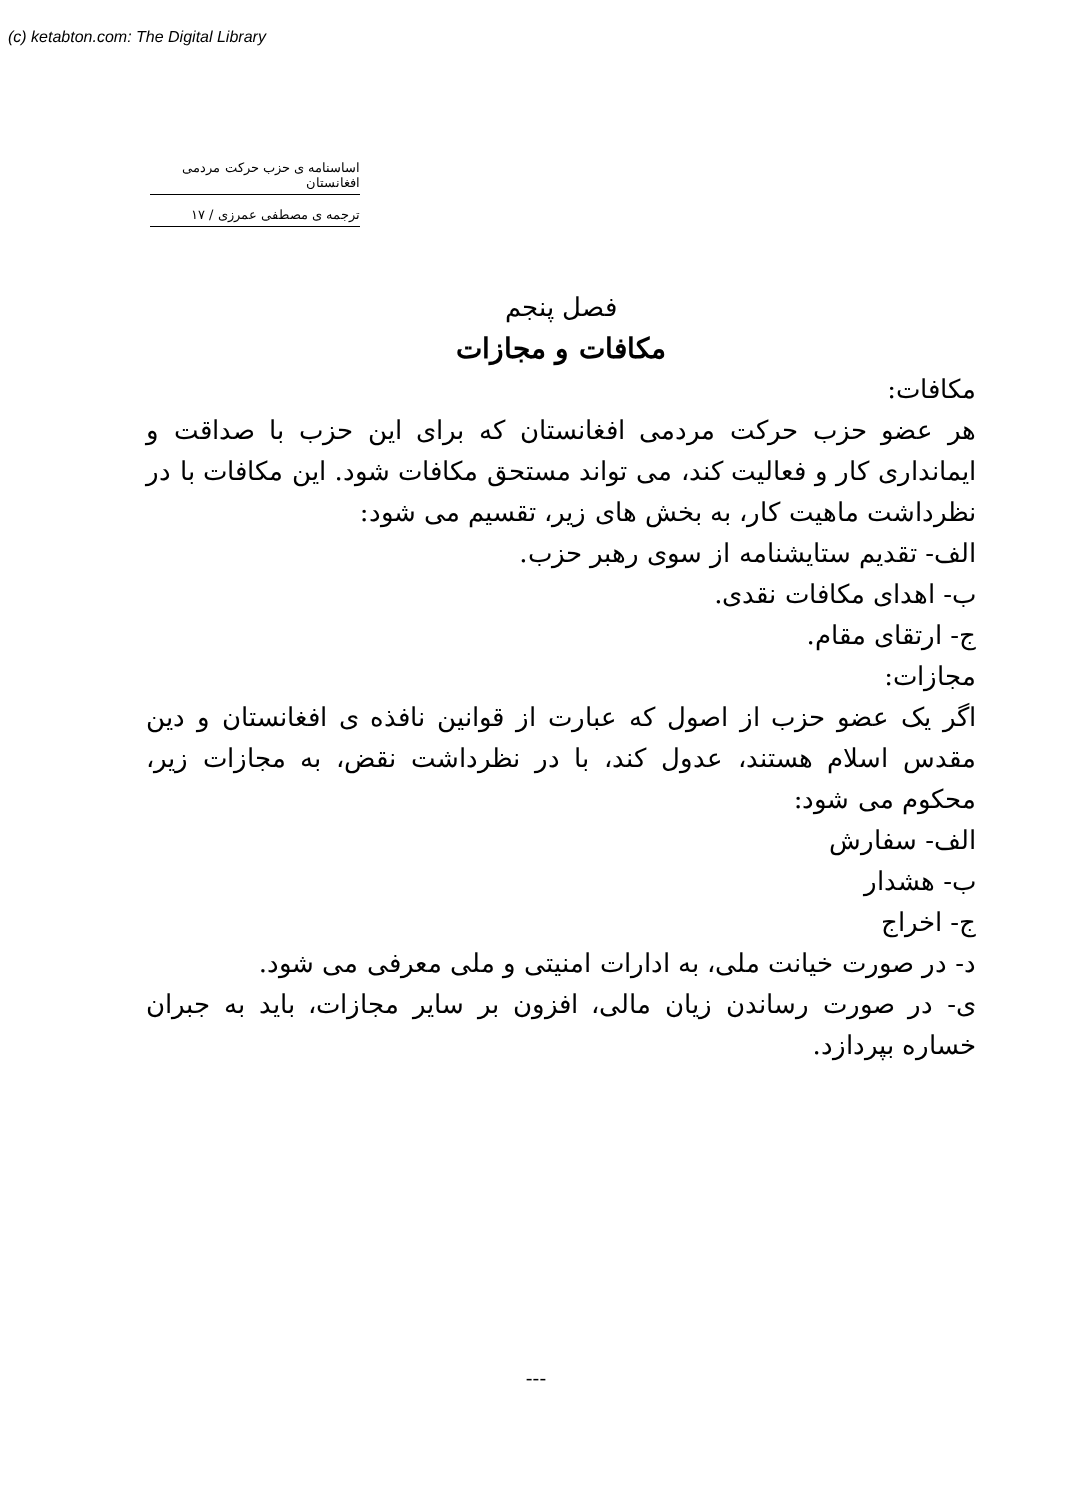(c) ketabton.com: The Digital Library
اساسنامه ی حزب حرکت مردمی افغانستان
ترجمه ی مصطفی عمرزی / ١٧
فصل پنجم
مکافات و مجازات
مکافات:
هر عضو حزب حرکت مردمی افغانستان که برای این حزب با صداقت و ایمانداری کار و فعالیت کند، می تواند مستحق مکافات شود. این مکافات با در نظرداشت ماهیت کار، به بخش های زیر، تقسیم می شود:
الف- تقدیم ستایشنامه از سوی رهبر حزب.
ب- اهدای مکافات نقدی.
ج- ارتقای مقام.
مجازات:
اگر یک عضو حزب از اصول که عبارت از قوانین نافذه ی افغانستان و دین مقدس اسلام هستند، عدول کند، با در نظرداشت نقض، به مجازات زیر، محکوم می شود:
الف- سفارش
ب- هشدار
ج- اخراج
د- در صورت خیانت ملی، به ادارات امنیتی و ملی معرفی می شود.
ی- در صورت رساندن زیان مالی، افزون بر سایر مجازات، باید به جبران خساره بپردازد.
---